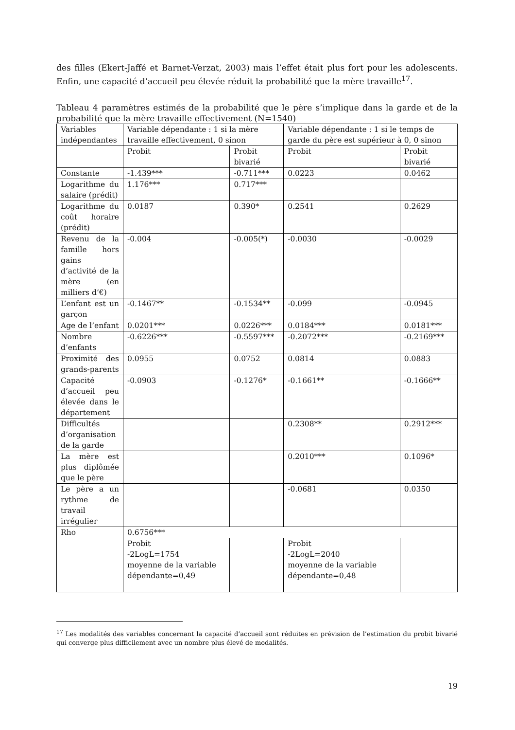des filles (Ekert-Jaffé et Barnet-Verzat, 2003) mais l’effet était plus fort pour les adolescents. Enfin, une capacité d’accueil peu élevée réduit la probabilité que la mère travaille<sup>17</sup>.
Tableau 4 paramètres estimés de la probabilité que le père s’implique dans la garde et de la probabilité que la mère travaille effectivement (N=1540)
| Variables indépendantes | Variable dépendante : 1 si la mère travaille effectivement, 0 sinon | | Variable dépendante : 1 si le temps de garde du père est supérieur à 0, 0 sinon | |
| | Probit | Probit bivarié | Probit | Probit bivarié |
| Constante | -1.439*** | -0.711*** | 0.0223 | 0.0462 |
| Logarithme du salaire (prédit) | 1.176*** | 0.717*** | | |
| Logarithme du coût horaire (prédit) | 0.0187 | 0.390* | 0.2541 | 0.2629 |
| Revenu de la famille hors gains d’activité de la mère (en milliers d’€) | -0.004 | -0.005(*) | -0.0030 | -0.0029 |
| L’enfant est un garçon | -0.1467** | -0.1534** | -0.099 | -0.0945 |
| Age de l’enfant | 0.0201*** | 0.0226*** | 0.0184*** | 0.0181*** |
| Nombre d’enfants | -0.6226*** | -0.5597*** | -0.2072*** | -0.2169*** |
| Proximité des grands-parents | 0.0955 | 0.0752 | 0.0814 | 0.0883 |
| Capacité d’accueil peu élevée dans le département | -0.0903 | -0.1276* | -0.1661** | -0.1666** |
| Difficultés d’organisation de la garde | | | 0.2308** | 0.2912*** |
| La mère est plus diplômée que le père | | | 0.2010*** | 0.1096* |
| Le père a un rythme de travail irrégulier | | | -0.0681 | 0.0350 |
| Rho | 0.6756*** | | | |
| | Probit -2LogL=1754 moyenne de la variable dépendante=0,49 | | Probit -2LogL=2040 moyenne de la variable dépendante=0,48 | |
<sup>17</sup> Les modalités des variables concernant la capacité d’accueil sont réduites en prévision de l’estimation du probit bivarié qui converge plus difficilement avec un nombre plus élevé de modalités.
19